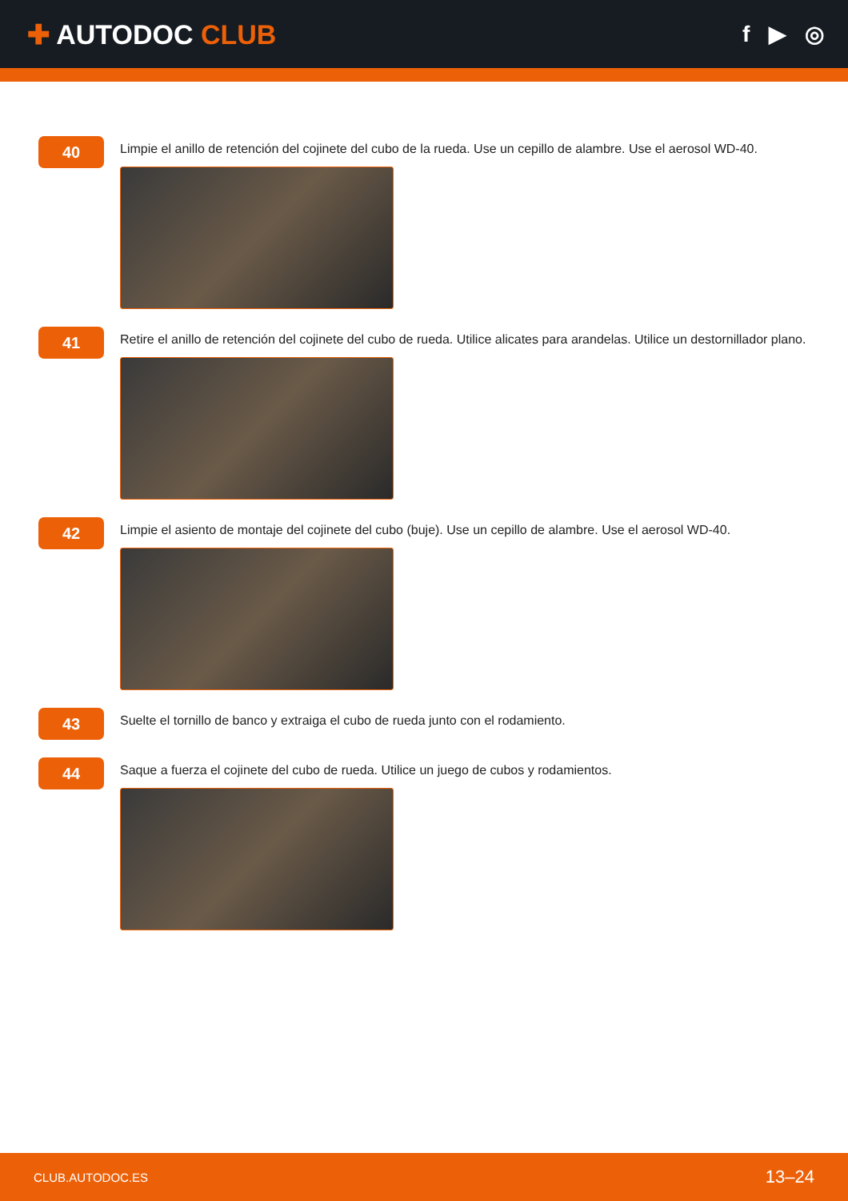✚ AUTODOC CLUB
f ▶ ◎
40
Limpie el anillo de retención del cojinete del cubo de la rueda. Use un cepillo de alambre. Use el aerosol WD-40.
41
Retire el anillo de retención del cojinete del cubo de rueda. Utilice alicates para arandelas. Utilice un destornillador plano.
42
Limpie el asiento de montaje del cojinete del cubo (buje). Use un cepillo de alambre. Use el aerosol WD-40.
43
Suelte el tornillo de banco y extraiga el cubo de rueda junto con el rodamiento.
44
Saque a fuerza el cojinete del cubo de rueda. Utilice un juego de cubos y rodamientos.
CLUB.AUTODOC.ES 13–24